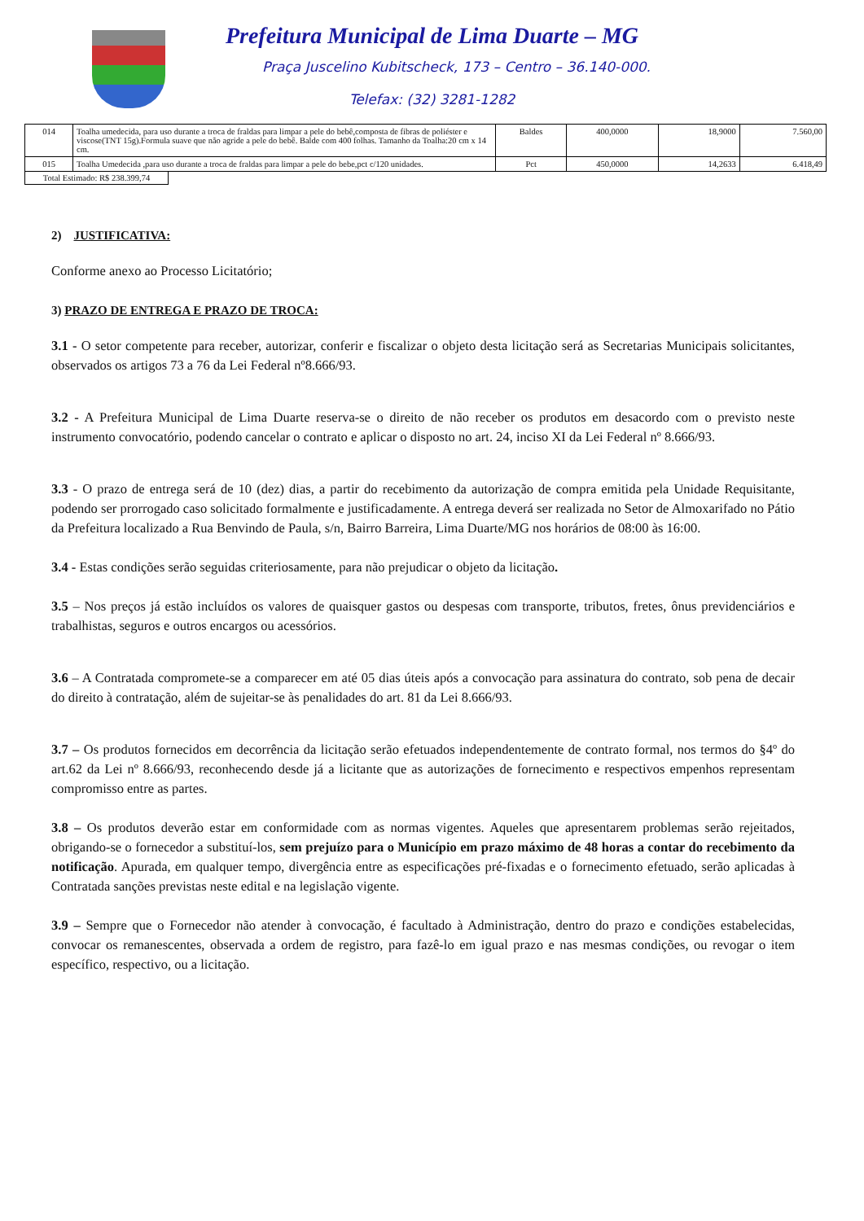Prefeitura Municipal de Lima Duarte – MG
Praça Juscelino Kubitscheck, 173 – Centro – 36.140-000.
Telefax: (32) 3281-1282
| 014 | Toalha umedecida, para uso durante a troca de fraldas para limpar a pele do bebê,composta de fibras de poliéster e viscose(TNT 15g).Formula suave que não agride a pele do bebê. Balde com 400 folhas. Tamanho da Toalha:20 cm x 14 cm. | Baldes | 400,0000 | 18,9000 | 7.560,00 |
| 015 | Toalha Umedecida ,para uso durante a troca de fraldas para limpar a pele do bebe,pct c/120 unidades. | Pct | 450,0000 | 14,2633 | 6.418,49 |
Total Estimado: R$ 238.399,74
2) JUSTIFICATIVA:
Conforme anexo ao Processo Licitatório;
3) PRAZO DE ENTREGA E PRAZO DE TROCA:
3.1 - O setor competente para receber, autorizar, conferir e fiscalizar o objeto desta licitação será as Secretarias Municipais solicitantes, observados os artigos 73 a 76 da Lei Federal nº8.666/93.
3.2 - A Prefeitura Municipal de Lima Duarte reserva-se o direito de não receber os produtos em desacordo com o previsto neste instrumento convocatório, podendo cancelar o contrato e aplicar o disposto no art. 24, inciso XI da Lei Federal nº 8.666/93.
3.3 - O prazo de entrega será de 10 (dez) dias, a partir do recebimento da autorização de compra emitida pela Unidade Requisitante, podendo ser prorrogado caso solicitado formalmente e justificadamente. A entrega deverá ser realizada no Setor de Almoxarifado no Pátio da Prefeitura localizado a Rua Benvindo de Paula, s/n, Bairro Barreira, Lima Duarte/MG nos horários de 08:00 às 16:00.
3.4 - Estas condições serão seguidas criteriosamente, para não prejudicar o objeto da licitação.
3.5 – Nos preços já estão incluídos os valores de quaisquer gastos ou despesas com transporte, tributos, fretes, ônus previdenciários e trabalhistas, seguros e outros encargos ou acessórios.
3.6 – A Contratada compromete-se a comparecer em até 05 dias úteis após a convocação para assinatura do contrato, sob pena de decair do direito à contratação, além de sujeitar-se às penalidades do art. 81 da Lei 8.666/93.
3.7 – Os produtos fornecidos em decorrência da licitação serão efetuados independentemente de contrato formal, nos termos do §4º do art.62 da Lei nº 8.666/93, reconhecendo desde já a licitante que as autorizações de fornecimento e respectivos empenhos representam compromisso entre as partes.
3.8 – Os produtos deverão estar em conformidade com as normas vigentes. Aqueles que apresentarem problemas serão rejeitados, obrigando-se o fornecedor a substituí-los, sem prejuízo para o Município em prazo máximo de 48 horas a contar do recebimento da notificação. Apurada, em qualquer tempo, divergência entre as especificações pré-fixadas e o fornecimento efetuado, serão aplicadas à Contratada sanções previstas neste edital e na legislação vigente.
3.9 – Sempre que o Fornecedor não atender à convocação, é facultado à Administração, dentro do prazo e condições estabelecidas, convocar os remanescentes, observada a ordem de registro, para fazê-lo em igual prazo e nas mesmas condições, ou revogar o item específico, respectivo, ou a licitação.